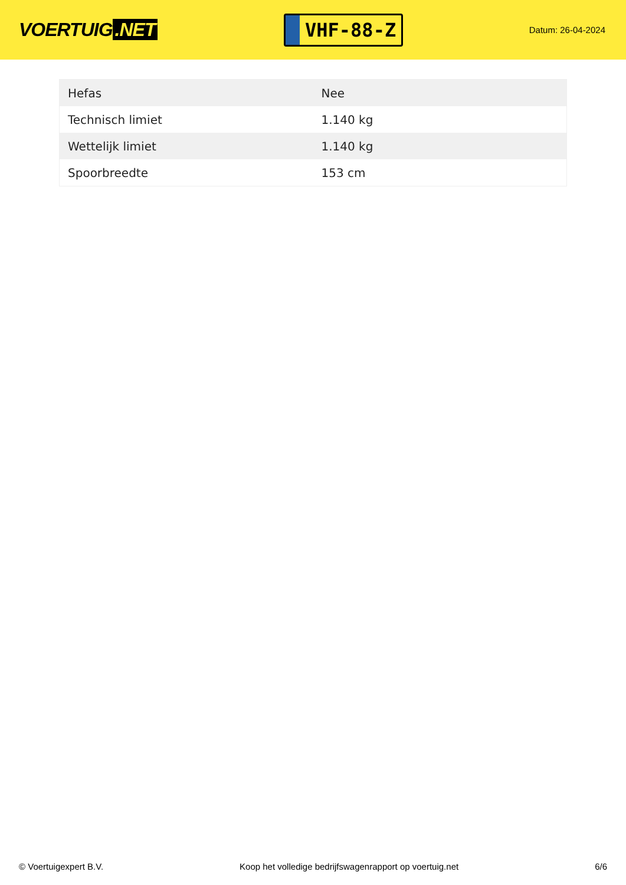VOERTUIG.NET
VHF-88-Z
Datum: 26-04-2024
| Hefas | Nee |
| Technisch limiet | 1.140 kg |
| Wettelijk limiet | 1.140 kg |
| Spoorbreedte | 153 cm |
© Voertuigexpert B.V. Koop het volledige bedrijfswagenrapport op voertuig.net 6/6